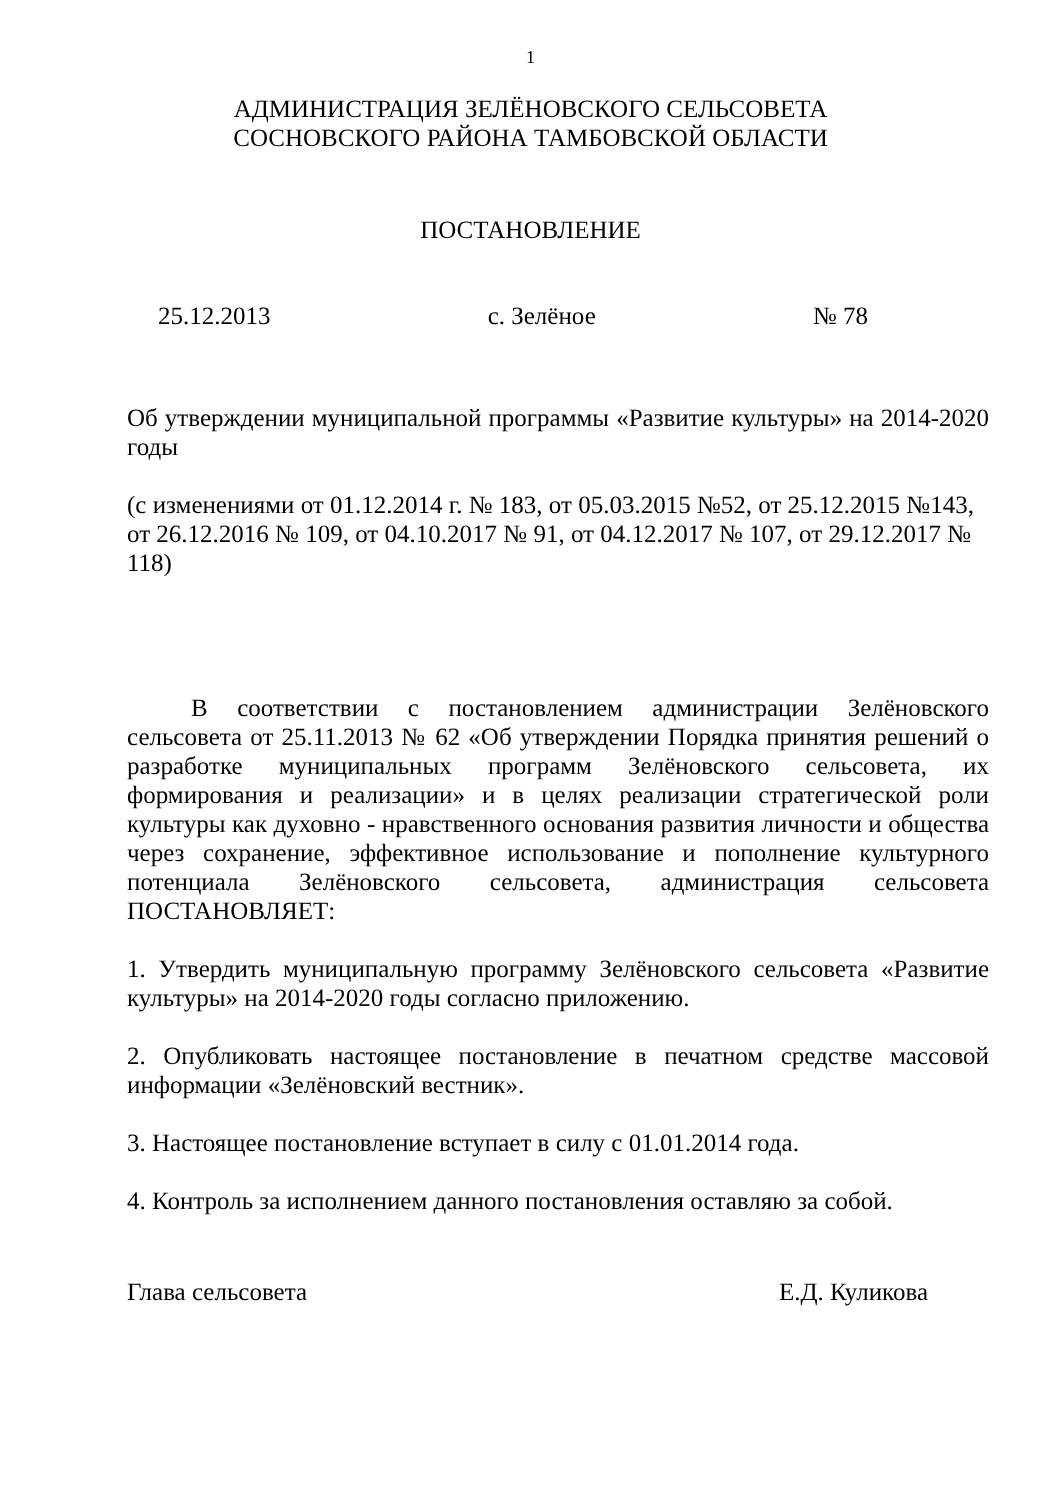1
АДМИНИСТРАЦИЯ ЗЕЛЁНОВСКОГО СЕЛЬСОВЕТА
СОСНОВСКОГО РАЙОНА ТАМБОВСКОЙ ОБЛАСТИ
ПОСТАНОВЛЕНИЕ
25.12.2013 с. Зелёное № 78
Об утверждении муниципальной программы «Развитие культуры» на 2014-2020 годы
(с изменениями от 01.12.2014 г. № 183, от 05.03.2015 №52, от 25.12.2015 №143, от 26.12.2016 № 109, от 04.10.2017 № 91, от 04.12.2017 № 107, от 29.12.2017 № 118)
В соответствии с постановлением администрации Зелёновского сельсовета от 25.11.2013 № 62 «Об утверждении Порядка принятия решений о разработке муниципальных программ Зелёновского сельсовета, их формирования и реализации» и в целях реализации стратегической роли культуры как духовно - нравственного основания развития личности и общества через сохранение, эффективное использование и пополнение культурного потенциала Зелёновского сельсовета, администрация сельсовета ПОСТАНОВЛЯЕТ:
1. Утвердить муниципальную программу Зелёновского сельсовета «Развитие культуры» на 2014-2020 годы согласно приложению.
2. Опубликовать настоящее постановление в печатном средстве массовой информации «Зелёновский вестник».
3. Настоящее постановление вступает в силу с 01.01.2014 года.
4. Контроль за исполнением данного постановления оставляю за собой.
Глава сельсовета Е.Д. Куликова